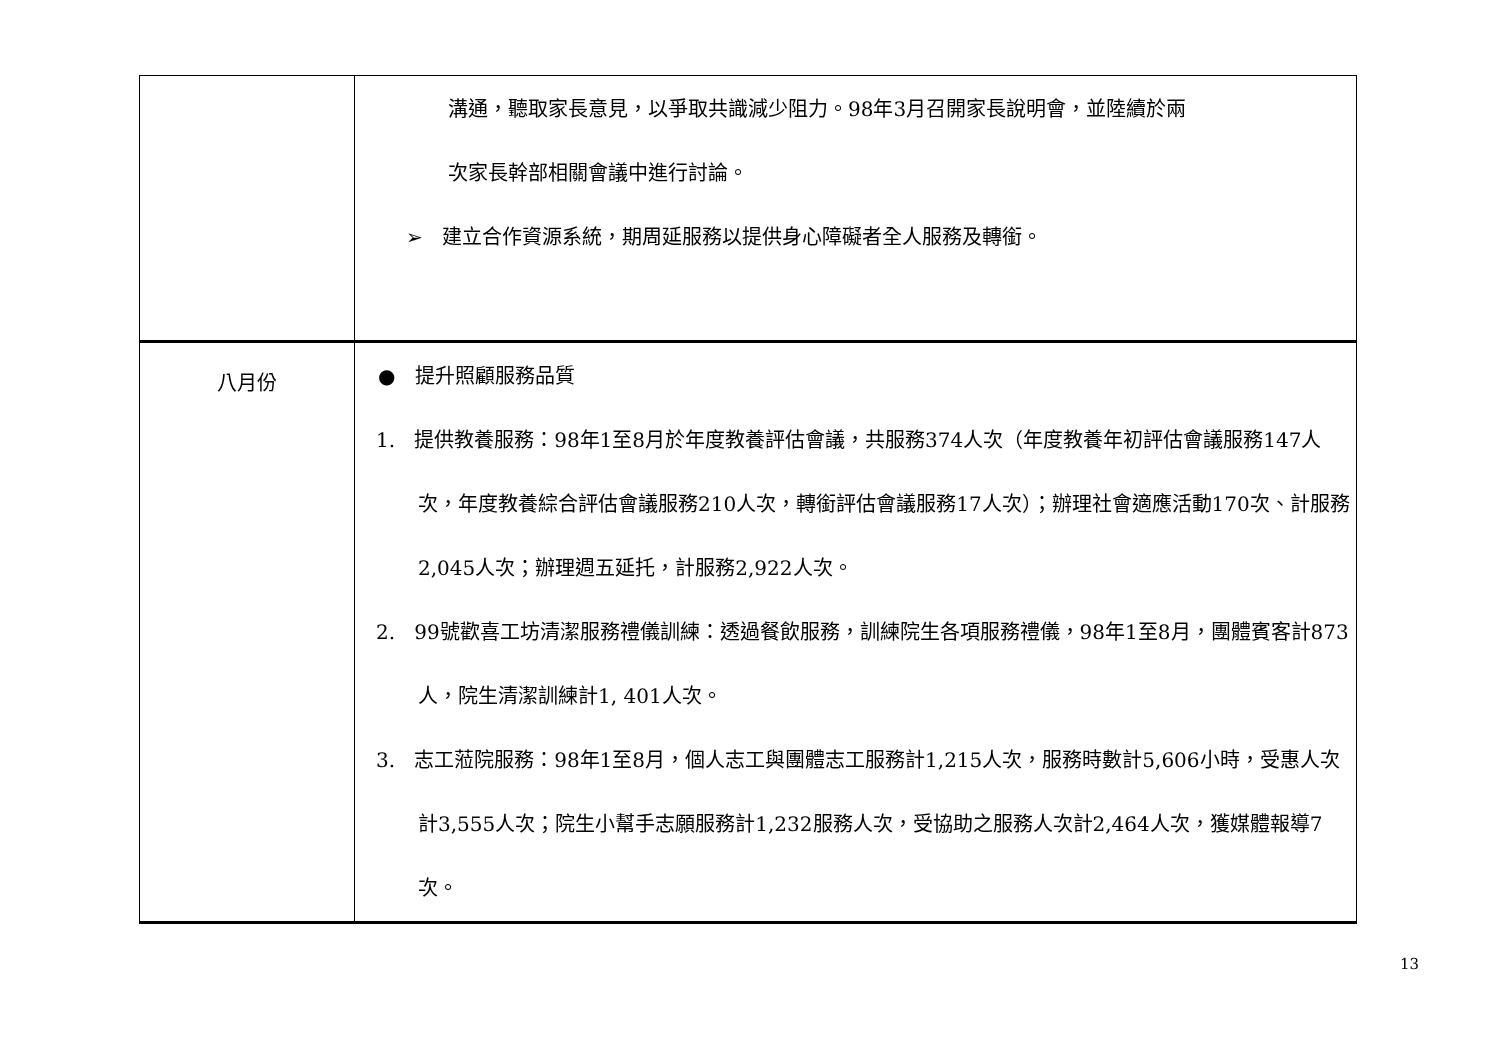| | 溝通，聽取家長意見，以爭取共識減少阻力。98年3月召開家長說明會，並陸續於兩 次家長幹部相關會議中進行討論。 ➢ 建立合作資源系統，期周延服務以提供身心障礙者全人服務及轉銜。 |
| 八月份 | ● 提升照顧服務品質 1. 提供教養服務：98年1至8月於年度教養評估會議，共服務374人次（年度教養年初評估會議服務147人次，年度教養綜合評估會議服務210人次，轉銜評估會議服務17人次）；辦理社會適應活動170次、計服務2,045人次；辦理週五延托，計服務2,922人次。 2. 99號歡喜工坊清潔服務禮儀訓練：透過餐飲服務，訓練院生各項服務禮儀，98年1至8月，團體賓客計873人，院生清潔訓練計1, 401人次。 3. 志工蒞院服務：98年1至8月，個人志工與團體志工服務計1,215人次，服務時數計5,606小時，受惠人次計3,555人次；院生小幫手志願服務計1,232服務人次，受協助之服務人次計2,464人次，獲媒體報導7次。 |
13